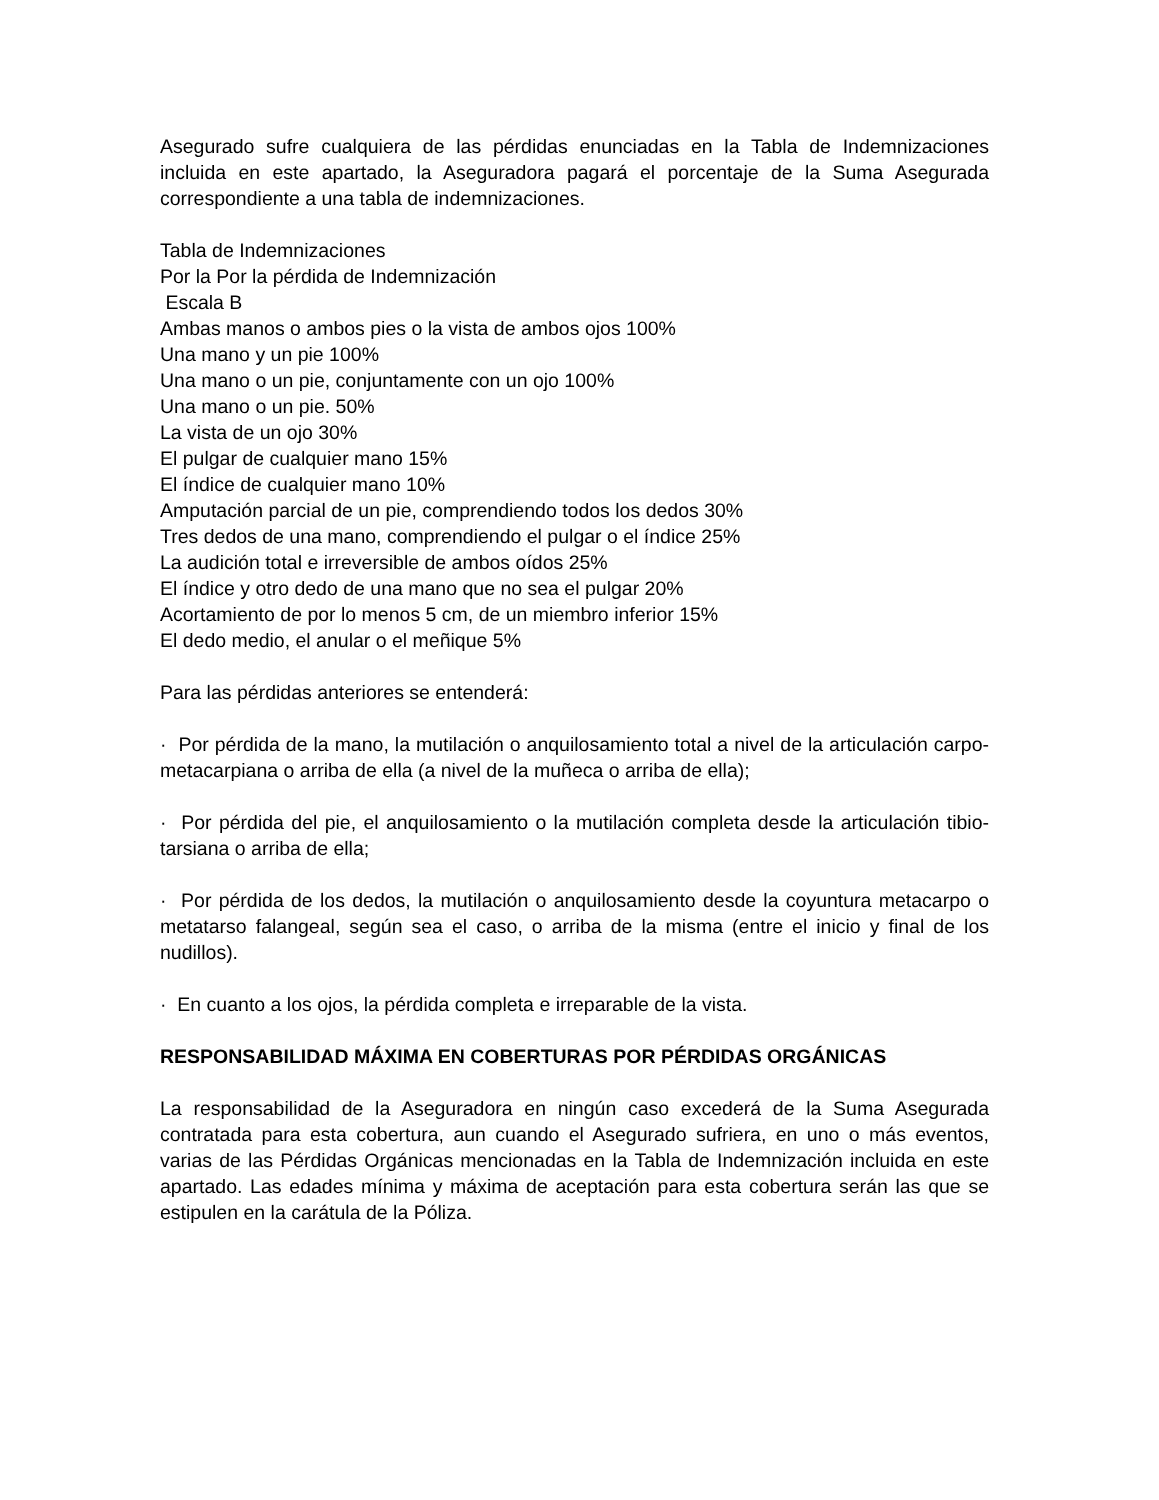Asegurado sufre cualquiera de las pérdidas enunciadas en la Tabla de Indemnizaciones incluida en este apartado, la Aseguradora pagará el porcentaje de la Suma Asegurada correspondiente a una tabla de indemnizaciones.
Tabla de Indemnizaciones
Por la Por la pérdida de Indemnización
Escala B
Ambas manos o ambos pies o la vista de ambos ojos 100%
Una mano y un pie 100%
Una mano o un pie, conjuntamente con un ojo 100%
Una mano o un pie. 50%
La vista de un ojo 30%
El pulgar de cualquier mano 15%
El índice de cualquier mano 10%
Amputación parcial de un pie, comprendiendo todos los dedos 30%
Tres dedos de una mano, comprendiendo el pulgar o el índice 25%
La audición total e irreversible de ambos oídos 25%
El índice y otro dedo de una mano que no sea el pulgar 20%
Acortamiento de por lo menos 5 cm, de un miembro inferior 15%
El dedo medio, el anular o el meñique 5%
Para las pérdidas anteriores se entenderá:
· Por pérdida de la mano, la mutilación o anquilosamiento total a nivel de la articulación carpo-metacarpiana o arriba de ella (a nivel de la muñeca o arriba de ella);
· Por pérdida del pie, el anquilosamiento o la mutilación completa desde la articulación tibio-tarsiana o arriba de ella;
· Por pérdida de los dedos, la mutilación o anquilosamiento desde la coyuntura metacarpo o metatarso falangeal, según sea el caso, o arriba de la misma (entre el inicio y final de los nudillos).
· En cuanto a los ojos, la pérdida completa e irreparable de la vista.
RESPONSABILIDAD MÁXIMA EN COBERTURAS POR PÉRDIDAS ORGÁNICAS
La responsabilidad de la Aseguradora en ningún caso excederá de la Suma Asegurada contratada para esta cobertura, aun cuando el Asegurado sufriera, en uno o más eventos, varias de las Pérdidas Orgánicas mencionadas en la Tabla de Indemnización incluida en este apartado. Las edades mínima y máxima de aceptación para esta cobertura serán las que se estipulen en la carátula de la Póliza.